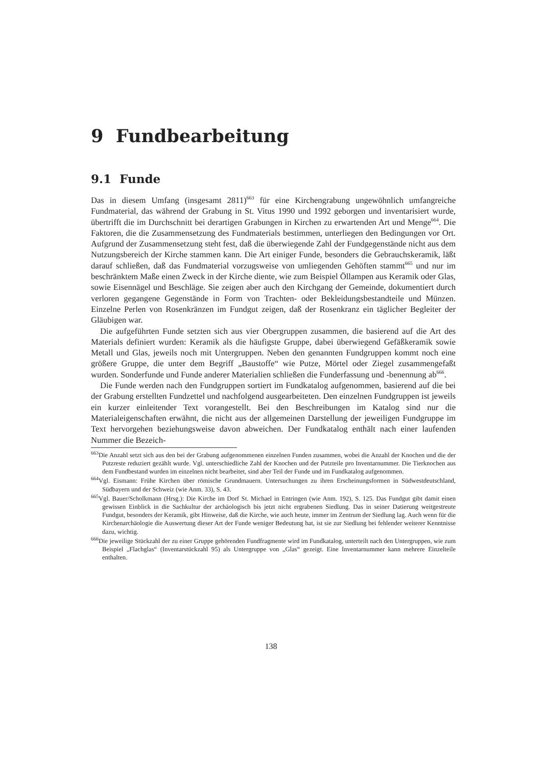9 Fundbearbeitung
9.1 Funde
Das in diesem Umfang (insgesamt 2811)<sup>663</sup> für eine Kirchengrabung ungewöhnlich umfangreiche Fundmaterial, das während der Grabung in St. Vitus 1990 und 1992 geborgen und inventarisiert wurde, übertrifft die im Durchschnitt bei derartigen Grabungen in Kirchen zu erwartenden Art und Menge<sup>664</sup>. Die Faktoren, die die Zusammensetzung des Fundmaterials bestimmen, unterliegen den Bedingungen vor Ort. Aufgrund der Zusammensetzung steht fest, daß die überwiegende Zahl der Fundgegenstände nicht aus dem Nutzungsbereich der Kirche stammen kann. Die Art einiger Funde, besonders die Gebrauchskeramik, läßt darauf schließen, daß das Fundmaterial vorzugsweise von umliegenden Gehöften stammt<sup>665</sup> und nur im beschränktem Maße einen Zweck in der Kirche diente, wie zum Beispiel Öllampen aus Keramik oder Glas, sowie Eisennägel und Beschläge. Sie zeigen aber auch den Kirchgang der Gemeinde, dokumentiert durch verloren gegangene Gegenstände in Form von Trachten- oder Bekleidungsbestandteile und Münzen. Einzelne Perlen von Rosenkränzen im Fundgut zeigen, daß der Rosenkranz ein täglicher Begleiter der Gläubigen war.
Die aufgeführten Funde setzten sich aus vier Obergruppen zusammen, die basierend auf die Art des Materials definiert wurden: Keramik als die häufigste Gruppe, dabei überwiegend Gefäßkeramik sowie Metall und Glas, jeweils noch mit Untergruppen. Neben den genannten Fundgruppen kommt noch eine größere Gruppe, die unter dem Begriff „Baustoffe“ wie Putze, Mörtel oder Ziegel zusammengefaßt wurden. Sonderfunde und Funde anderer Materialien schließen die Funderfassung und -benennung ab<sup>666</sup>.
Die Funde werden nach den Fundgruppen sortiert im Fundkatalog aufgenommen, basierend auf die bei der Grabung erstellten Fundzettel und nachfolgend ausgearbeiteten. Den einzelnen Fundgruppen ist jeweils ein kurzer einleitender Text vorangestellt. Bei den Beschreibungen im Katalog sind nur die Materialeigenschaften erwähnt, die nicht aus der allgemeinen Darstellung der jeweiligen Fundgruppe im Text hervorgehen beziehungsweise davon abweichen. Der Fundkatalog enthält nach einer laufenden Nummer die Bezeich-
<sup>663</sup> Die Anzahl setzt sich aus den bei der Grabung aufgenommenen einzelnen Funden zusammen, wobei die Anzahl der Knochen und die der Putzreste reduziert gezählt wurde. Vgl. unterschiedliche Zahl der Knochen und der Putzteile pro Inventarnummer. Die Tierknochen aus dem Fundbestand wurden im einzelnen nicht bearbeitet, sind aber Teil der Funde und im Fundkatalog aufgenommen.
<sup>664</sup> Vgl. Eismann: Frühe Kirchen über römische Grundmauern. Untersuchungen zu ihren Erscheinungsformen in Südwestdeutschland, Südbayern und der Schweiz (wie Anm. 33), S. 43.
<sup>665</sup> Vgl. Bauer/Scholkmann (Hrsg.): Die Kirche im Dorf St. Michael in Entringen (wie Anm. 192), S. 125. Das Fundgut gibt damit einen gewissen Einblick in die Sachkultur der archäologisch bis jetzt nicht ergrabenen Siedlung. Das in seiner Datierung weitgestreute Fundgut, besonders der Keramik, gibt Hinweise, daß die Kirche, wie auch heute, immer im Zentrum der Siedlung lag. Auch wenn für die Kirchenarchäologie die Auswertung dieser Art der Funde weniger Bedeutung hat, ist sie zur Siedlung bei fehlender weiterer Kenntnisse dazu, wichtig.
<sup>666</sup> Die jeweilige Stückzahl der zu einer Gruppe gehörenden Fundfragmente wird im Fundkatalog, unterteilt nach den Untergruppen, wie zum Beispiel „Flachglas“ (Inventarstückzahl 95) als Untergruppe von „Glas“ gezeigt. Eine Inventarnummer kann mehrere Einzelteile enthalten.
138